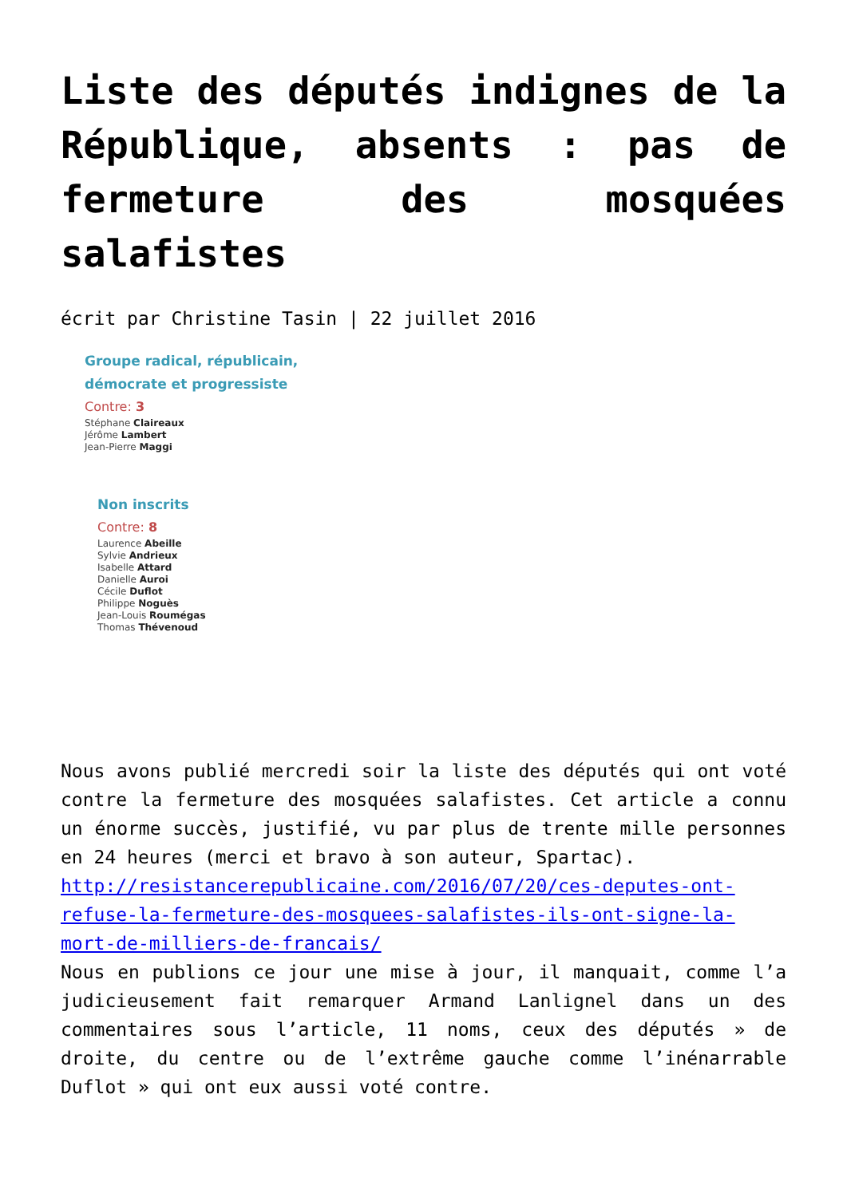Liste des députés indignes de la République, absents : pas de fermeture des mosquées salafistes
écrit par Christine Tasin | 22 juillet 2016
Groupe radical, républicain,
démocrate et progressiste
Contre: 3
Stéphane Claireaux
Jérôme Lambert
Jean-Pierre Maggi
Non inscrits
Contre: 8
Laurence Abeille
Sylvie Andrieux
Isabelle Attard
Danielle Auroi
Cécile Duflot
Philippe Noguès
Jean-Louis Roumégas
Thomas Thévenoud
Nous avons publié mercredi soir la liste des députés qui ont voté contre la fermeture des mosquées salafistes. Cet article a connu un énorme succès, justifié, vu par plus de trente mille personnes en 24 heures (merci et bravo à son auteur, Spartac).
http://resistancerepublicaine.com/2016/07/20/ces-deputes-ont-refuse-la-fermeture-des-mosquees-salafistes-ils-ont-signe-la-mort-de-milliers-de-francais/
Nous en publions ce jour une mise à jour, il manquait, comme l’a judicieusement fait remarquer Armand Lanlignel dans un des commentaires sous l’article, 11 noms, ceux des députés » de droite, du centre ou de l’extrême gauche comme l’inénarrable Duflot » qui ont eux aussi voté contre.